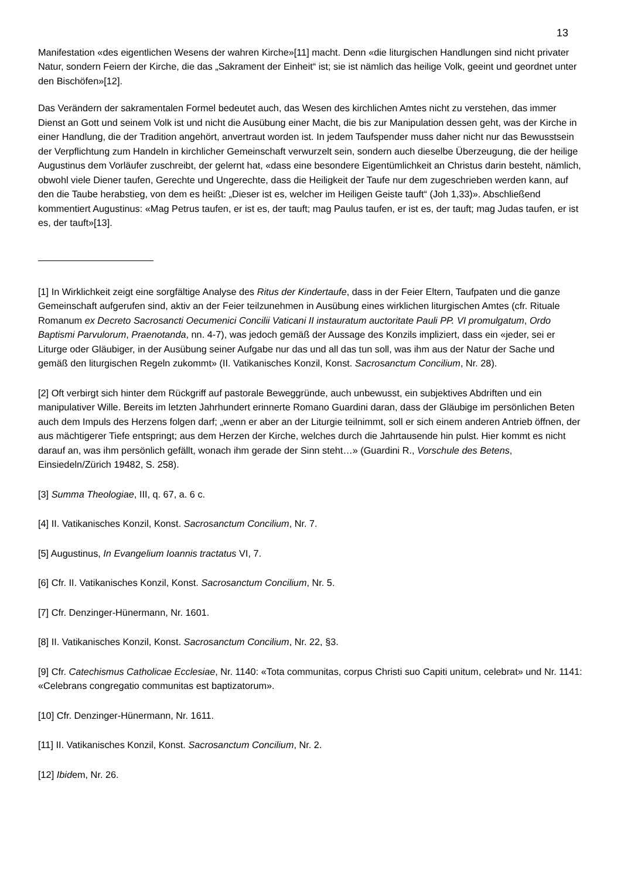13
Manifestation «des eigentlichen Wesens der wahren Kirche»[11] macht. Denn «die liturgischen Handlungen sind nicht privater Natur, sondern Feiern der Kirche, die das „Sakrament der Einheit“ ist; sie ist nämlich das heilige Volk, geeint und geordnet unter den Bischöfen»[12].
Das Verändern der sakramentalen Formel bedeutet auch, das Wesen des kirchlichen Amtes nicht zu verstehen, das immer Dienst an Gott und seinem Volk ist und nicht die Ausübung einer Macht, die bis zur Manipulation dessen geht, was der Kirche in einer Handlung, die der Tradition angehört, anvertraut worden ist. In jedem Taufspender muss daher nicht nur das Bewusstsein der Verpflichtung zum Handeln in kirchlicher Gemeinschaft verwurzelt sein, sondern auch dieselbe Überzeugung, die der heilige Augustinus dem Vorläufer zuschreibt, der gelernt hat, «dass eine besondere Eigentümlichkeit an Christus darin besteht, nämlich, obwohl viele Diener taufen, Gerechte und Ungerechte, dass die Heiligkeit der Taufe nur dem zugeschrieben werden kann, auf den die Taube herabstieg, von dem es heißt: „Dieser ist es, welcher im Heiligen Geiste tauft“ (Joh 1,33)». Abschließend kommentiert Augustinus: «Mag Petrus taufen, er ist es, der tauft; mag Paulus taufen, er ist es, der tauft; mag Judas taufen, er ist es, der tauft»[13].
[1] In Wirklichkeit zeigt eine sorgfältige Analyse des Ritus der Kindertaufe, dass in der Feier Eltern, Taufpaten und die ganze Gemeinschaft aufgerufen sind, aktiv an der Feier teilzunehmen in Ausübung eines wirklichen liturgischen Amtes (cfr. Rituale Romanum ex Decreto Sacrosancti Oecumenici Concilii Vaticani II instauratum auctoritate Pauli PP. VI promulgatum, Ordo Baptismi Parvulorum, Praenotanda, nn. 4-7), was jedoch gemäß der Aussage des Konzils impliziert, dass ein «jeder, sei er Liturge oder Gläubiger, in der Ausübung seiner Aufgabe nur das und all das tun soll, was ihm aus der Natur der Sache und gemäß den liturgischen Regeln zukommt» (II. Vatikanisches Konzil, Konst. Sacrosanctum Concilium, Nr. 28).
[2] Oft verbirgt sich hinter dem Rückgriff auf pastorale Beweggründe, auch unbewusst, ein subjektives Abdriften und ein manipulativer Wille. Bereits im letzten Jahrhundert erinnerte Romano Guardini daran, dass der Gläubige im persönlichen Beten auch dem Impuls des Herzens folgen darf; „wenn er aber an der Liturgie teilnimmt, soll er sich einem anderen Antrieb öffnen, der aus mächtigerer Tiefe entspringt; aus dem Herzen der Kirche, welches durch die Jahrtausende hin pulst. Hier kommt es nicht darauf an, was ihm persönlich gefällt, wonach ihm gerade der Sinn steht…» (Guardini R., Vorschule des Betens, Einsiedeln/Zürich 19482, S. 258).
[3] Summa Theologiae, III, q. 67, a. 6 c.
[4] II. Vatikanisches Konzil, Konst. Sacrosanctum Concilium, Nr. 7.
[5] Augustinus, In Evangelium Ioannis tractatus VI, 7.
[6] Cfr. II. Vatikanisches Konzil, Konst. Sacrosanctum Concilium, Nr. 5.
[7] Cfr. Denzinger-Hünermann, Nr. 1601.
[8] II. Vatikanisches Konzil, Konst. Sacrosanctum Concilium, Nr. 22, §3.
[9] Cfr. Catechismus Catholicae Ecclesiae, Nr. 1140: «Tota communitas, corpus Christi suo Capiti unitum, celebrat» und Nr. 1141: «Celebrans congregatio communitas est baptizatorum».
[10] Cfr. Denzinger-Hünermann, Nr. 1611.
[11] II. Vatikanisches Konzil, Konst. Sacrosanctum Concilium, Nr. 2.
[12] Ibidem, Nr. 26.